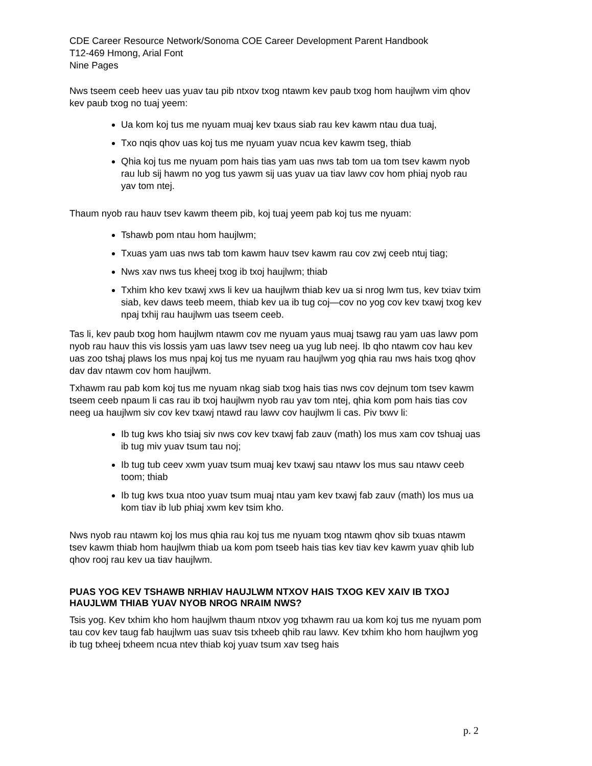CDE Career Resource Network/Sonoma COE Career Development Parent Handbook
T12-469 Hmong, Arial Font
Nine Pages
Nws tseem ceeb heev uas yuav tau pib ntxov txog ntawm kev paub txog hom haujlwm vim qhov kev paub txog no tuaj yeem:
Ua kom koj tus me nyuam muaj kev txaus siab rau kev kawm ntau dua tuaj,
Txo nqis qhov uas koj tus me nyuam yuav ncua kev kawm tseg, thiab
Qhia koj tus me nyuam pom hais tias yam uas nws tab tom ua tom tsev kawm nyob rau lub sij hawm no yog tus yawm sij uas yuav ua tiav lawv cov hom phiaj nyob rau yav tom ntej.
Thaum nyob rau hauv tsev kawm theem pib, koj tuaj yeem pab koj tus me nyuam:
Tshawb pom ntau hom haujlwm;
Txuas yam uas nws tab tom kawm hauv tsev kawm rau cov zwj ceeb ntuj tiag;
Nws xav nws tus kheej txog ib txoj haujlwm; thiab
Txhim kho kev txawj xws li kev ua haujlwm thiab kev ua si nrog lwm tus, kev txiav txim siab, kev daws teeb meem, thiab kev ua ib tug coj—cov no yog cov kev txawj txog kev npaj txhij rau haujlwm uas tseem ceeb.
Tas li, kev paub txog hom haujlwm ntawm cov me nyuam yaus muaj tsawg rau yam uas lawv pom nyob rau hauv this vis lossis yam uas lawv tsev neeg ua yug lub neej. Ib qho ntawm cov hau kev uas zoo tshaj plaws los mus npaj koj tus me nyuam rau haujlwm yog qhia rau nws hais txog qhov dav dav ntawm cov hom haujlwm.
Txhawm rau pab kom koj tus me nyuam nkag siab txog hais tias nws cov dejnum tom tsev kawm tseem ceeb npaum li cas rau ib txoj haujlwm nyob rau yav tom ntej, qhia kom pom hais tias cov neeg ua haujlwm siv cov kev txawj ntawd rau lawv cov haujlwm li cas. Piv txwv li:
Ib tug kws kho tsiaj siv nws cov kev txawj fab zauv (math) los mus xam cov tshuaj uas ib tug miv yuav tsum tau noj;
Ib tug tub ceev xwm yuav tsum muaj kev txawj sau ntawv los mus sau ntawv ceeb toom; thiab
Ib tug kws txua ntoo yuav tsum muaj ntau yam kev txawj fab zauv (math) los mus ua kom tiav ib lub phiaj xwm kev tsim kho.
Nws nyob rau ntawm koj los mus qhia rau koj tus me nyuam txog ntawm qhov sib txuas ntawm tsev kawm thiab hom haujlwm thiab ua kom pom tseeb hais tias kev tiav kev kawm yuav qhib lub qhov rooj rau kev ua tiav haujlwm.
PUAS YOG KEV TSHAWB NRHIAV HAUJLWM NTXOV HAIS TXOG KEV XAIV IB TXOJ HAUJLWM THIAB YUAV NYOB NROG NRAIM NWS?
Tsis yog. Kev txhim kho hom haujlwm thaum ntxov yog txhawm rau ua kom koj tus me nyuam pom tau cov kev taug fab haujlwm uas suav tsis txheeb qhib rau lawv. Kev txhim kho hom haujlwm yog ib tug txheej txheem ncua ntev thiab koj yuav tsum xav tseg hais
p. 2